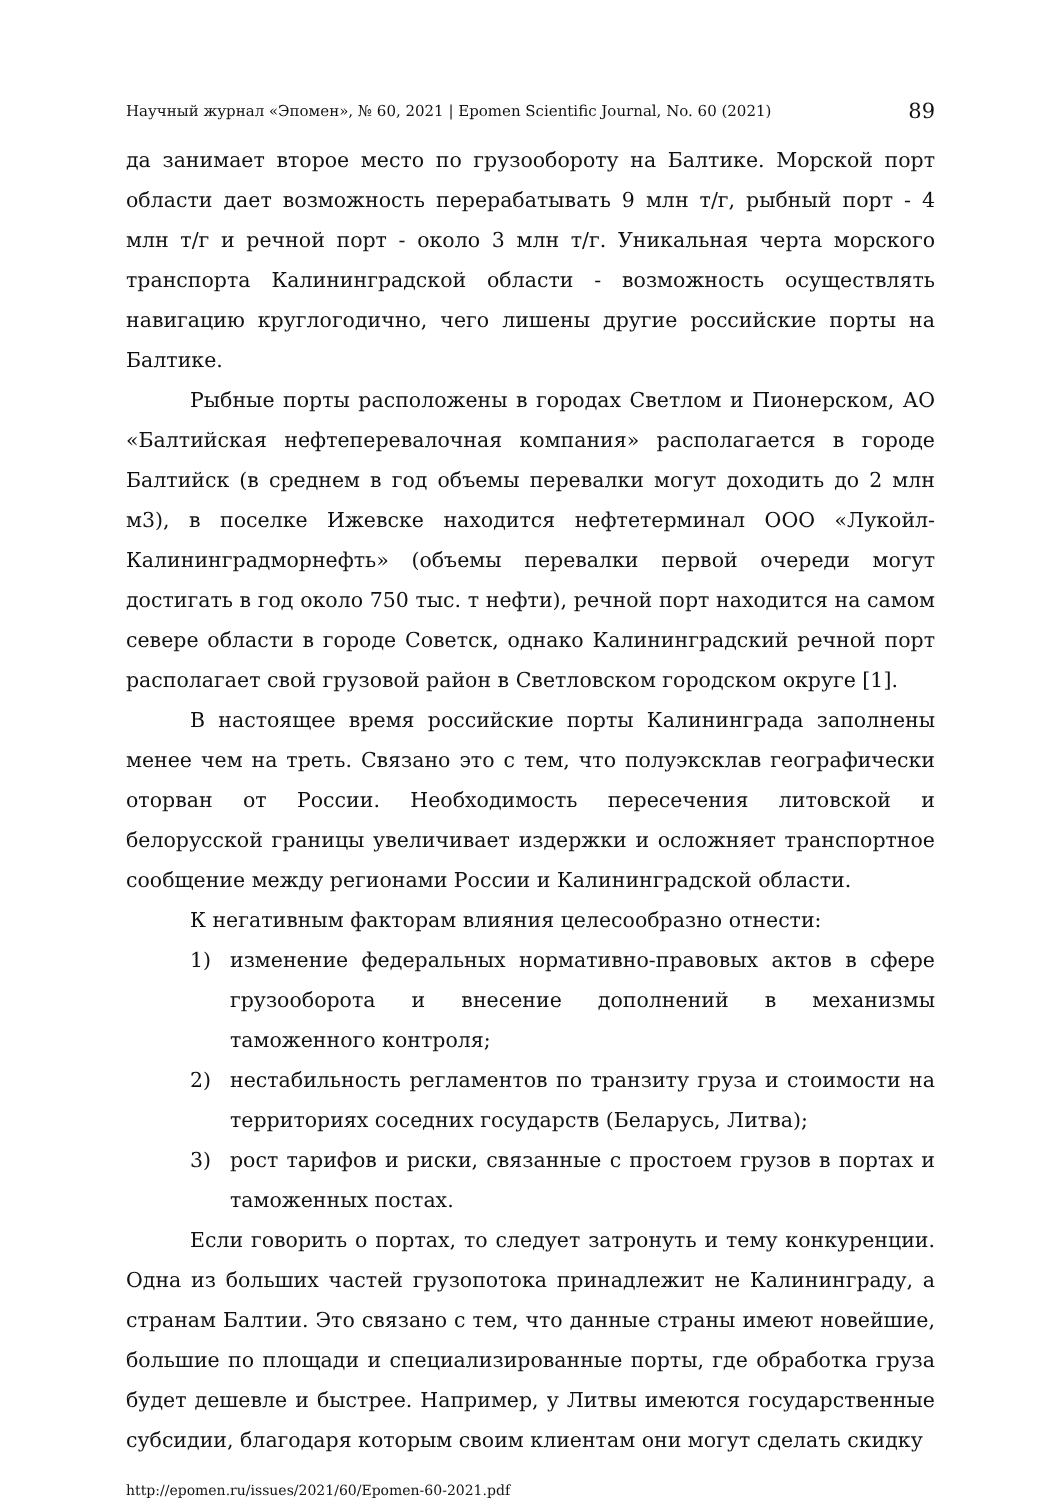Научный журнал «Эпомен», № 60, 2021 | Epomen Scientific Journal, No. 60 (2021) 89
да занимает второе место по грузообороту на Балтике. Морской порт области дает возможность перерабатывать 9 млн т/г, рыбный порт - 4 млн т/г и речной порт - около 3 млн т/г. Уникальная черта морского транспорта Калининградской области - возможность осуществлять навигацию круглогодично, чего лишены другие российские порты на Балтике.
Рыбные порты расположены в городах Светлом и Пионерском, АО «Балтийская нефтеперевалочная компания» располагается в городе Балтийск (в среднем в год объемы перевалки могут доходить до 2 млн м3), в поселке Ижевске находится нефтетерминал ООО «Лукойл-Калининградморнефть» (объемы перевалки первой очереди могут достигать в год около 750 тыс. т нефти), речной порт находится на самом севере области в городе Советск, однако Калининградский речной порт располагает свой грузовой район в Светловском городском округе [1].
В настоящее время российские порты Калининграда заполнены менее чем на треть. Связано это с тем, что полуэксклав географически оторван от России. Необходимость пересечения литовской и белорусской границы увеличивает издержки и осложняет транспортное сообщение между регионами России и Калининградской области.
К негативным факторам влияния целесообразно отнести:
1) изменение федеральных нормативно-правовых актов в сфере грузооборота и внесение дополнений в механизмы таможенного контроля;
2) нестабильность регламентов по транзиту груза и стоимости на территориях соседних государств (Беларусь, Литва);
3) рост тарифов и риски, связанные с простоем грузов в портах и таможенных постах.
Если говорить о портах, то следует затронуть и тему конкуренции. Одна из больших частей грузопотока принадлежит не Калининграду, а странам Балтии. Это связано с тем, что данные страны имеют новейшие, большие по площади и специализированные порты, где обработка груза будет дешевле и быстрее. Например, у Литвы имеются государственные субсидии, благодаря которым своим клиентам они могут сделать скидку
http://epomen.ru/issues/2021/60/Epomen-60-2021.pdf